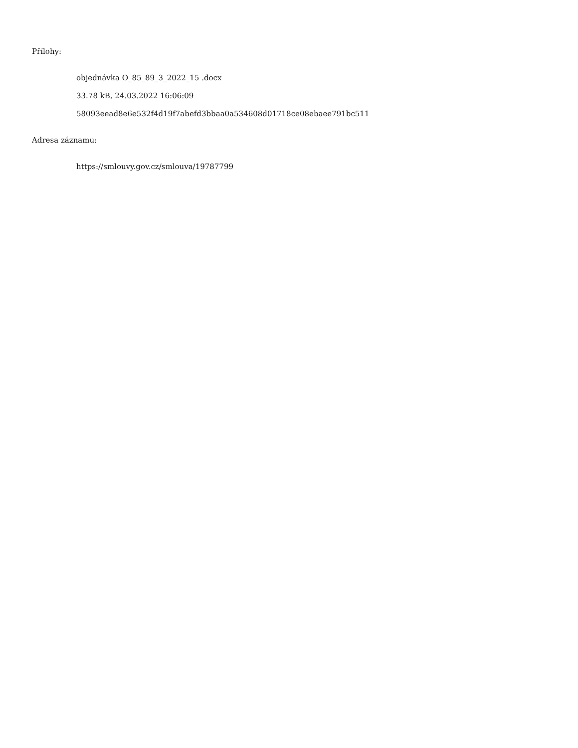Přílohy:
objednávka O_85_89_3_2022_15 .docx
33.78 kB, 24.03.2022 16:06:09
58093eead8e6e532f4d19f7abefd3bbaa0a534608d01718ce08ebaee791bc511
Adresa záznamu:
https://smlouvy.gov.cz/smlouva/19787799